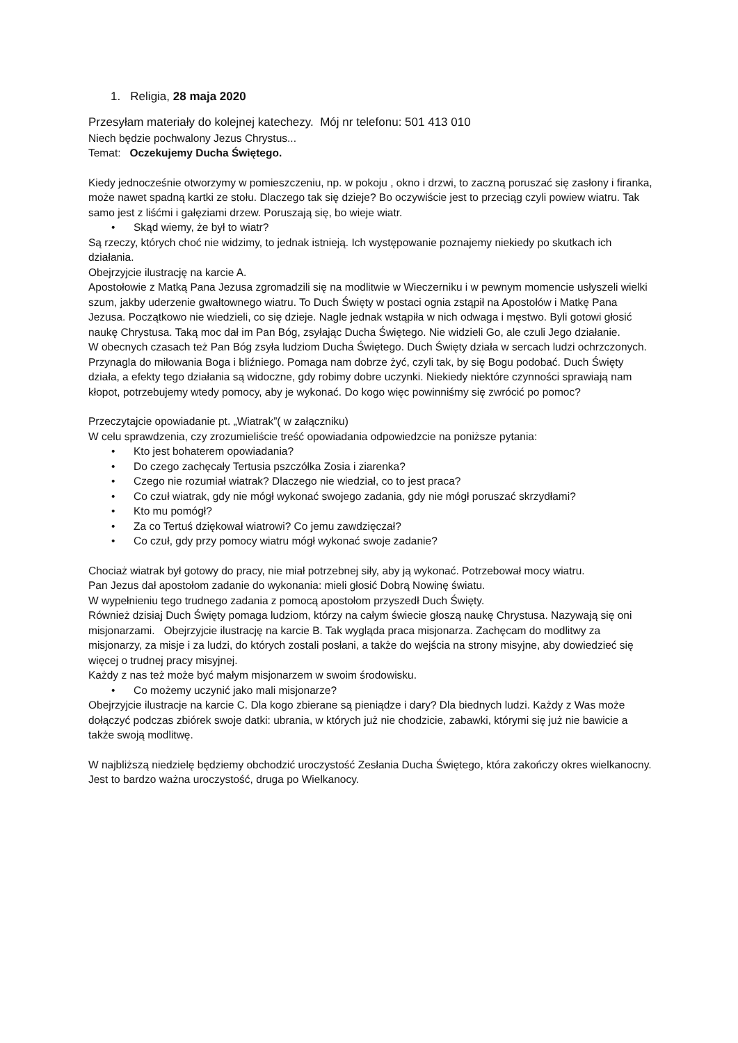1. Religia, 28 maja 2020
Przesyłam materiały do kolejnej katechezy. Mój nr telefonu: 501 413 010
Niech będzie pochwalony Jezus Chrystus...
Temat: Oczekujemy Ducha Świętego.
Kiedy jednocześnie otworzymy w pomieszczeniu, np. w pokoju , okno i drzwi, to zaczną poruszać się zasłony i firanka, może nawet spadną kartki ze stołu. Dlaczego tak się dzieje? Bo oczywiście jest to przeciąg czyli powiew wiatru. Tak samo jest z liśćmi i gałęziami drzew. Poruszają się, bo wieje wiatr.
• Skąd wiemy, że był to wiatr?
Są rzeczy, których choć nie widzimy, to jednak istnieją. Ich występowanie poznajemy niekiedy po skutkach ich działania.
Obejrzyjcie ilustrację na karcie A.
Apostołowie z Matką Pana Jezusa zgromadzili się na modlitwie w Wieczerniku i w pewnym momencie usłyszeli wielki szum, jakby uderzenie gwałtownego wiatru. To Duch Święty w postaci ognia zstąpił na Apostołów i Matkę Pana Jezusa. Początkowo nie wiedzieli, co się dzieje. Nagle jednak wstąpiła w nich odwaga i męstwo. Byli gotowi głosić naukę Chrystusa. Taką moc dał im Pan Bóg, zsyłając Ducha Świętego. Nie widzieli Go, ale czuli Jego działanie.
W obecnych czasach też Pan Bóg zsyła ludziom Ducha Świętego. Duch Święty działa w sercach ludzi ochrzczonych. Przynagla do miłowania Boga i bliźniego. Pomaga nam dobrze żyć, czyli tak, by się Bogu podobać. Duch Święty działa, a efekty tego działania są widoczne, gdy robimy dobre uczynki. Niekiedy niektóre czynności sprawiają nam kłopot, potrzebujemy wtedy pomocy, aby je wykonać. Do kogo więc powinniśmy się zwrócić po pomoc?
Przeczytajcie opowiadanie pt. „Wiatrak”( w załączniku)
W celu sprawdzenia, czy zrozumieliście treść opowiadania odpowiedzcie na poniższe pytania:
• Kto jest bohaterem opowiadania?
• Do czego zachęcały Tertusia pszczółka Zosia i ziarenka?
• Czego nie rozumiał wiatrak? Dlaczego nie wiedział, co to jest praca?
• Co czuł wiatrak, gdy nie mógł wykonać swojego zadania, gdy nie mógł poruszać skrzydłami?
• Kto mu pomógł?
• Za co Tertuś dziękował wiatrowi? Co jemu zawdzięczał?
• Co czuł, gdy przy pomocy wiatru mógł wykonać swoje zadanie?
Chociaż wiatrak był gotowy do pracy, nie miał potrzebnej siły, aby ją wykonać. Potrzebował mocy wiatru.
Pan Jezus dał apostołom zadanie do wykonania: mieli głosić Dobrą Nowinę światu.
W wypełnieniu tego trudnego zadania z pomocą apostołom przyszedł Duch Święty.
Również dzisiaj Duch Święty pomaga ludziom, którzy na całym świecie głoszą naukę Chrystusa. Nazywają się oni misjonarzami. Obejrzyjcie ilustrację na karcie B. Tak wygląda praca misjonarza. Zachęcam do modlitwy za misjonarzy, za misje i za ludzi, do których zostali posłani, a także do wejścia na strony misyjne, aby dowiedzieć się więcej o trudnej pracy misyjnej.
Każdy z nas też może być małym misjonarzem w swoim środowisku.
• Co możemy uczynić jako mali misjonarze?
Obejrzyjcie ilustracje na karcie C. Dla kogo zbierane są pieniądze i dary? Dla biednych ludzi. Każdy z Was może dołączyć podczas zbiórek swoje datki: ubrania, w których już nie chodzicie, zabawki, którymi się już nie bawicie a także swoją modlitwę.
W najbliższą niedzielę będziemy obchodzić uroczystość Zesłania Ducha Świętego, która zakończy okres wielkanocny. Jest to bardzo ważna uroczystość, druga po Wielkanocy.